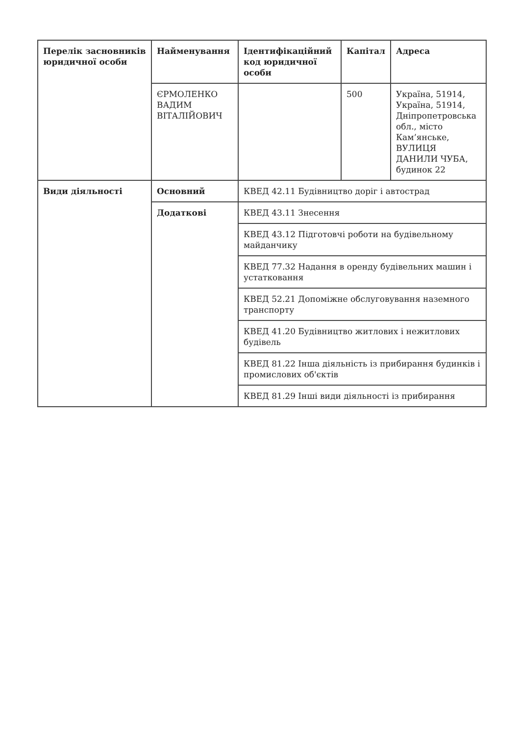| Перелік засновників юридичної особи | Найменування | Ідентифікаційний код юридичної особи | Капітал | Адреса |
| --- | --- | --- | --- | --- |
| | ЄРМОЛЕНКО ВАДИМ ВІТАЛІЙОВИЧ | | 500 | Україна, 51914, Україна, 51914, Дніпропетровська обл., місто Кам’янське, ВУЛИЦЯ ДАНИЛИ ЧУБА, будинок 22 |
| Види діяльності | Основний | КВЕД 42.11 Будівництво доріг і автострад | | |
| | Додаткові | КВЕД 43.11 Знесення | | |
| | | КВЕД 43.12 Підготовчі роботи на будівельному майданчику | | |
| | | КВЕД 77.32 Надання в оренду будівельних машин і устатковання | | |
| | | КВЕД 52.21 Допоміжне обслуговування наземного транспорту | | |
| | | КВЕД 41.20 Будівництво житлових і нежитлових будівель | | |
| | | КВЕД 81.22 Інша діяльність із прибирання будинків і промислових об'єктів | | |
| | | КВЕД 81.29 Інші види діяльності із прибирання | | |